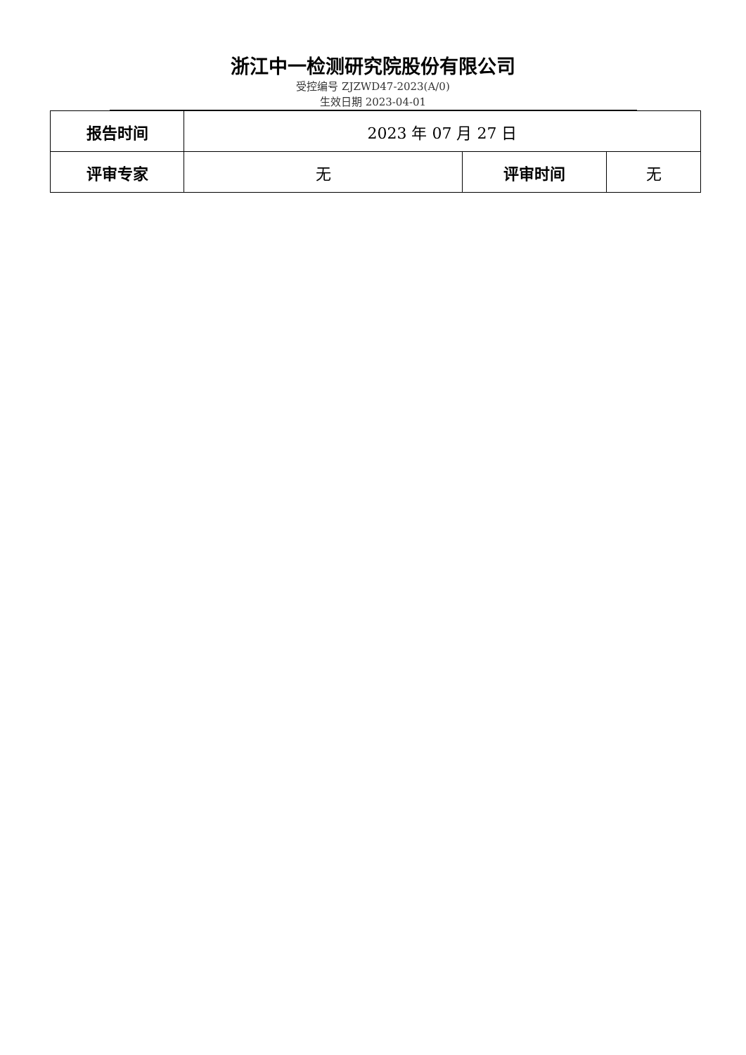浙江中一检测研究院股份有限公司
受控编号 ZJZWD47-2023(A/0)
生效日期 2023-04-01
| 报告时间 | 2023 年 07 月 27 日 | | |
| 评审专家 | 无 | 评审时间 | 无 |